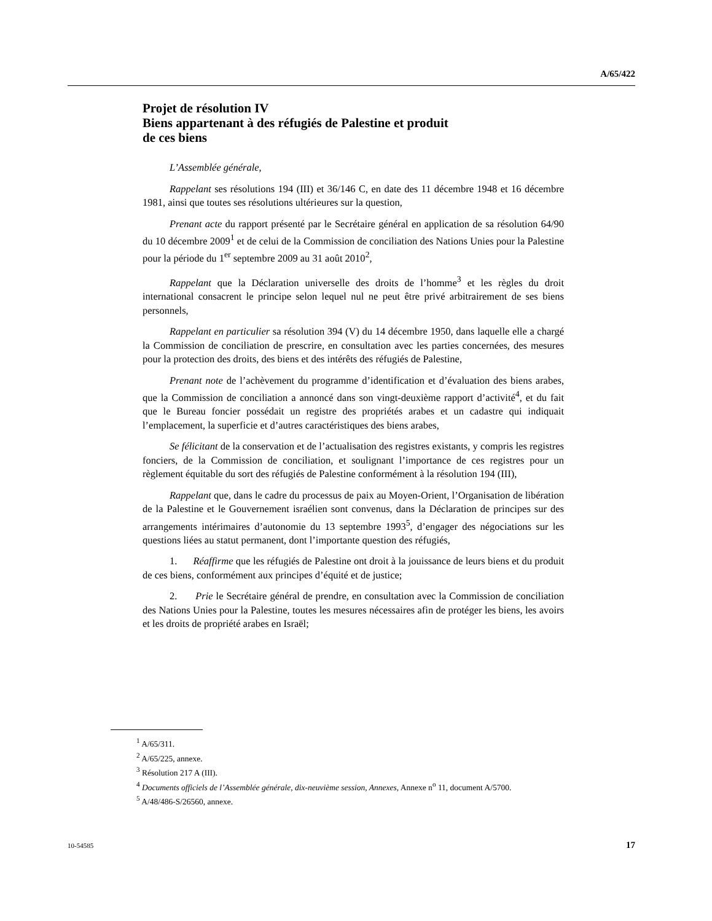A/65/422
Projet de résolution IV
Biens appartenant à des réfugiés de Palestine et produit
de ces biens
L’Assemblée générale,
Rappelant ses résolutions 194 (III) et 36/146 C, en date des 11 décembre 1948 et 16 décembre 1981, ainsi que toutes ses résolutions ultérieures sur la question,
Prenant acte du rapport présenté par le Secrétaire général en application de sa résolution 64/90 du 10 décembre 2009<sup>1</sup> et de celui de la Commission de conciliation des Nations Unies pour la Palestine pour la période du 1<sup>er</sup> septembre 2009 au 31 août 2010<sup>2</sup>,
Rappelant que la Déclaration universelle des droits de l’homme<sup>3</sup> et les règles du droit international consacrent le principe selon lequel nul ne peut être privé arbitrairement de ses biens personnels,
Rappelant en particulier sa résolution 394 (V) du 14 décembre 1950, dans laquelle elle a chargé la Commission de conciliation de prescrire, en consultation avec les parties concernées, des mesures pour la protection des droits, des biens et des intérêts des réfugiés de Palestine,
Prenant note de l’achèvement du programme d’identification et d’évaluation des biens arabes, que la Commission de conciliation a annoncé dans son vingt-deuxième rapport d’activité<sup>4</sup>, et du fait que le Bureau foncier possédait un registre des propriétés arabes et un cadastre qui indiquait l’emplacement, la superficie et d’autres caractéristiques des biens arabes,
Se félicitant de la conservation et de l’actualisation des registres existants, y compris les registres fonciers, de la Commission de conciliation, et soulignant l’importance de ces registres pour un règlement équitable du sort des réfugiés de Palestine conformément à la résolution 194 (III),
Rappelant que, dans le cadre du processus de paix au Moyen-Orient, l’Organisation de libération de la Palestine et le Gouvernement israélien sont convenus, dans la Déclaration de principes sur des arrangements intérimaires d’autonomie du 13 septembre 1993<sup>5</sup>, d’engager des négociations sur les questions liées au statut permanent, dont l’importante question des réfugiés,
1. Réaffirme que les réfugiés de Palestine ont droit à la jouissance de leurs biens et du produit de ces biens, conformément aux principes d’équité et de justice;
2. Prie le Secrétaire général de prendre, en consultation avec la Commission de conciliation des Nations Unies pour la Palestine, toutes les mesures nécessaires afin de protéger les biens, les avoirs et les droits de propriété arabes en Israël;
<sup>1</sup> A/65/311.
<sup>2</sup> A/65/225, annexe.
<sup>3</sup> Résolution 217 A (III).
<sup>4</sup> Documents officiels de l’Assemblée générale, dix-neuvième session, Annexes, Annexe n<sup>o</sup> 11, document A/5700.
<sup>5</sup> A/48/486-S/26560, annexe.
10-54585 17